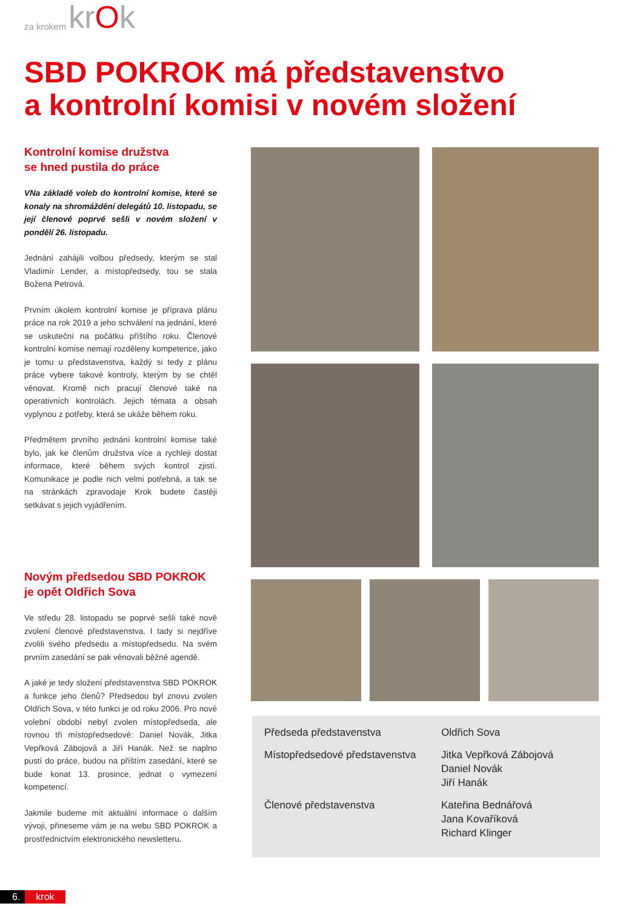za krokem krOk
SBD POKROK má představenstvo
a kontrolní komisi v novém složení
Kontrolní komise družstva
se hned pustila do práce
VNa základě voleb do kontrolní komise, které se konaly na shromáždění delegátů 10. listopadu, se její členové poprvé sešli v novém složení v pondělí 26. listopadu.
Jednání zahájili volbou předsedy, kterým se stal Vladimír Lender, a místopředsedy, tou se stala Božena Petrová.
Prvním úkolem kontrolní komise je příprava plánu práce na rok 2019 a jeho schválení na jednání, které se uskuteční na počátku příštího roku. Členové kontrolní komise nemají rozděleny kompetence, jako je tomu u představenstva, každý si tedy z plánu práce vybere takové kontroly, kterým by se chtěl věnovat. Kromě nich pracují členové také na operativních kontrolách. Jejich témata a obsah vyplynou z potřeby, která se ukáže během roku.
Předmětem prvního jednání kontrolní komise také bylo, jak ke členům družstva více a rychleji dostat informace, které během svých kontrol zjistí. Komunikace je podle nich velmi potřebná, a tak se na stránkách zpravodaje Krok budete častěji setkávat s jejich vyjádřením.
Novým předsedou SBD POKROK
je opět Oldřich Sova
Ve středu 28. listopadu se poprvé sešli také nově zvolení členové představenstva. I tady si nejdříve zvolili svého předsedu a místopředsedu. Na svém prvním zasedání se pak věnovali běžné agendě.
A jaké je tedy složení představenstva SBD POKROK a funkce jeho členů? Předsedou byl znovu zvolen Oldřich Sova, v této funkci je od roku 2006. Pro nové volební období nebyl zvolen místopředseda, ale rovnou tři místopředsedové: Daniel Novák, Jitka Vepřková Zábojová a Jiří Hanák. Než se naplno pustí do práce, budou na příštím zasedání, které se bude konat 13. prosince, jednat o vymezení kompetencí.
Jakmile budeme mít aktuální informace o dalším vývoji, přineseme vám je na webu SBD POKROK a prostřednictvím elektronického newsletteru.
| Předseda představenstva | Oldřich Sova |
| Místopředsedové představenstva | Jitka Vepřková Zábojová Daniel Novák Jiří Hanák |
| Členové představenstva | Kateřina Bednářová Jana Kovaříková Richard Klinger |
6. krok